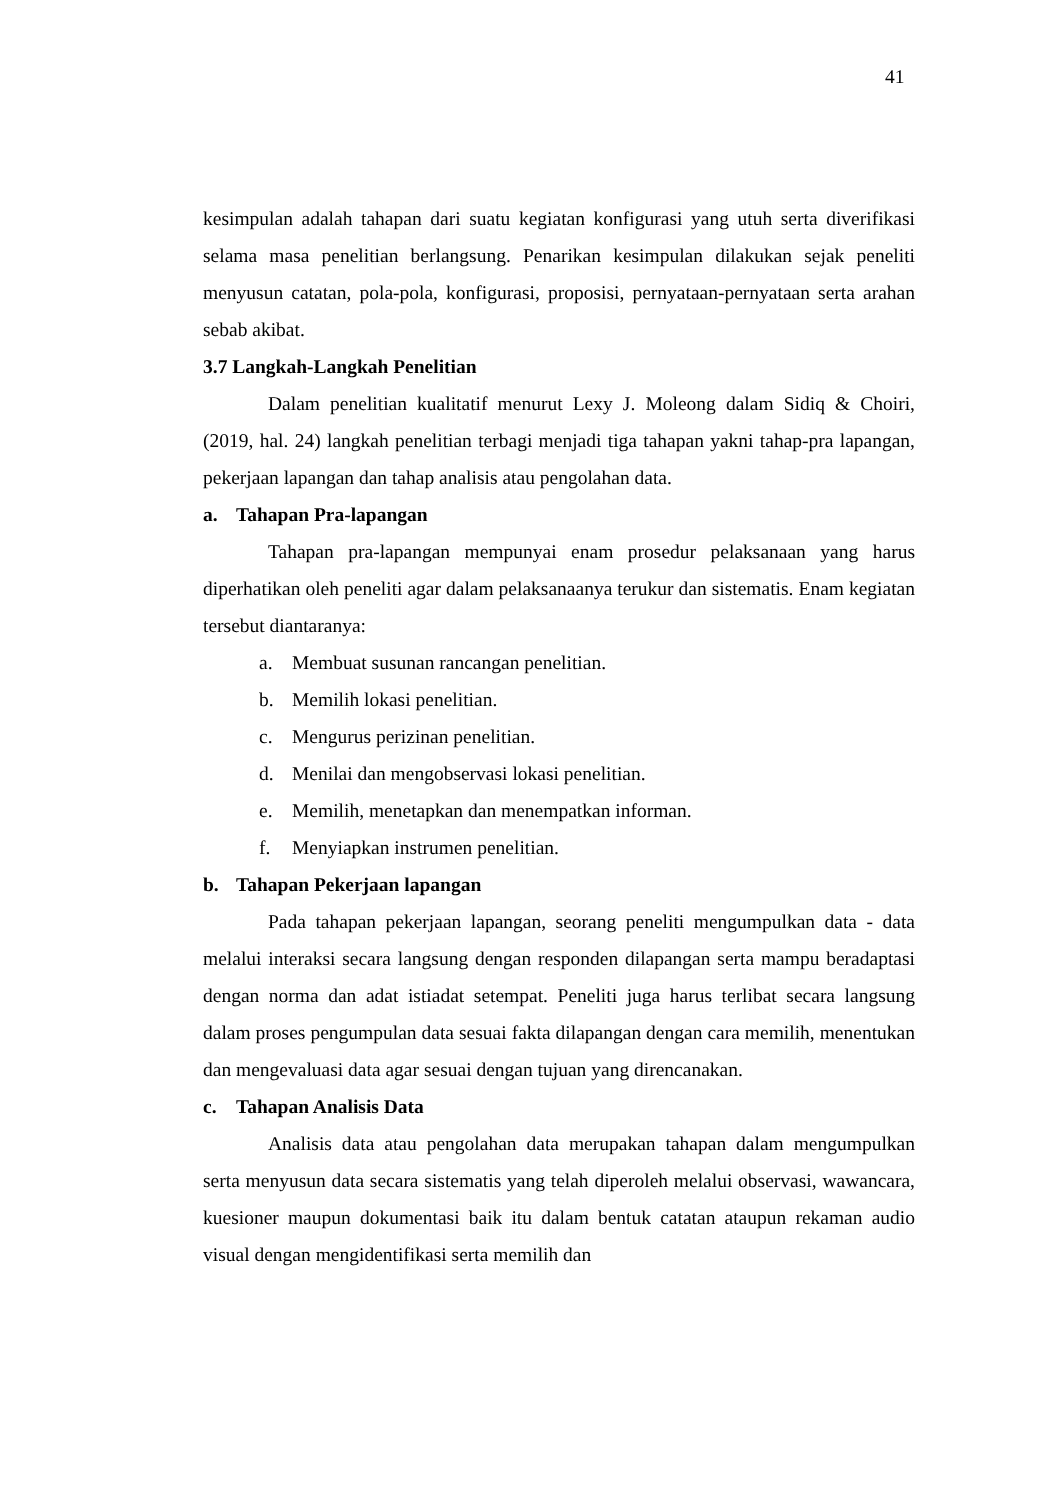41
kesimpulan adalah tahapan dari suatu kegiatan konfigurasi yang utuh serta diverifikasi selama masa penelitian berlangsung. Penarikan kesimpulan dilakukan sejak peneliti menyusun catatan, pola-pola, konfigurasi, proposisi, pernyataan-pernyataan serta arahan sebab akibat.
3.7 Langkah-Langkah Penelitian
Dalam penelitian kualitatif menurut Lexy J. Moleong dalam Sidiq & Choiri, (2019, hal. 24) langkah penelitian terbagi menjadi tiga tahapan yakni tahap-pra lapangan, pekerjaan lapangan dan tahap analisis atau pengolahan data.
a. Tahapan Pra-lapangan
Tahapan pra-lapangan mempunyai enam prosedur pelaksanaan yang harus diperhatikan oleh peneliti agar dalam pelaksanaanya terukur dan sistematis. Enam kegiatan tersebut diantaranya:
a. Membuat susunan rancangan penelitian.
b. Memilih lokasi penelitian.
c. Mengurus perizinan penelitian.
d. Menilai dan mengobservasi lokasi penelitian.
e. Memilih, menetapkan dan menempatkan informan.
f. Menyiapkan instrumen penelitian.
b. Tahapan Pekerjaan lapangan
Pada tahapan pekerjaan lapangan, seorang peneliti mengumpulkan data - data melalui interaksi secara langsung dengan responden dilapangan serta mampu beradaptasi dengan norma dan adat istiadat setempat. Peneliti juga harus terlibat secara langsung dalam proses pengumpulan data sesuai fakta dilapangan dengan cara memilih, menentukan dan mengevaluasi data agar sesuai dengan tujuan yang direncanakan.
c. Tahapan Analisis Data
Analisis data atau pengolahan data merupakan tahapan dalam mengumpulkan serta menyusun data secara sistematis yang telah diperoleh melalui observasi, wawancara, kuesioner maupun dokumentasi baik itu dalam bentuk catatan ataupun rekaman audio visual dengan mengidentifikasi serta memilih dan